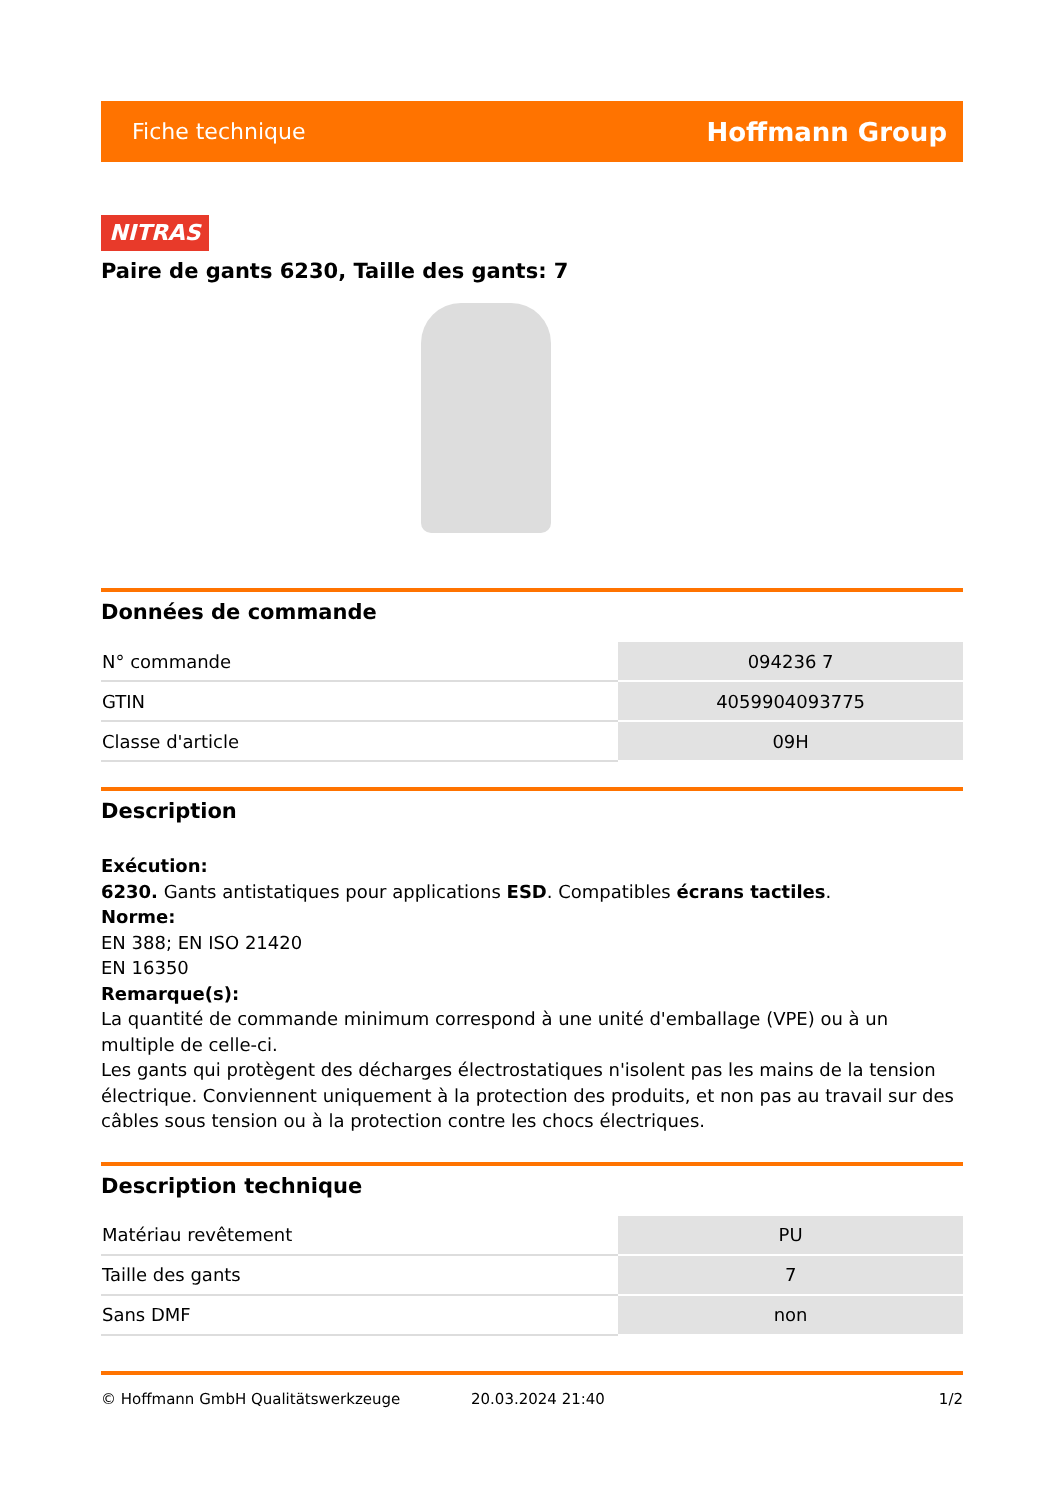Fiche technique Hoffmann Group
NITRAS
Paire de gants 6230, Taille des gants: 7
Données de commande
| N° commande | 094236 7 |
| GTIN | 4059904093775 |
| Classe d'article | 09H |
Description
Exécution:
6230. Gants antistatiques pour applications ESD. Compatibles écrans tactiles.
Norme:
EN 388; EN ISO 21420
EN 16350
Remarque(s):
La quantité de commande minimum correspond à une unité d'emballage (VPE) ou à un multiple de celle-ci.
Les gants qui protègent des décharges électrostatiques n'isolent pas les mains de la tension électrique. Conviennent uniquement à la protection des produits, et non pas au travail sur des câbles sous tension ou à la protection contre les chocs électriques.
Description technique
| Matériau revêtement | PU |
| Taille des gants | 7 |
| Sans DMF | non |
© Hoffmann GmbH Qualitätswerkzeuge 20.03.2024 21:40 1/2